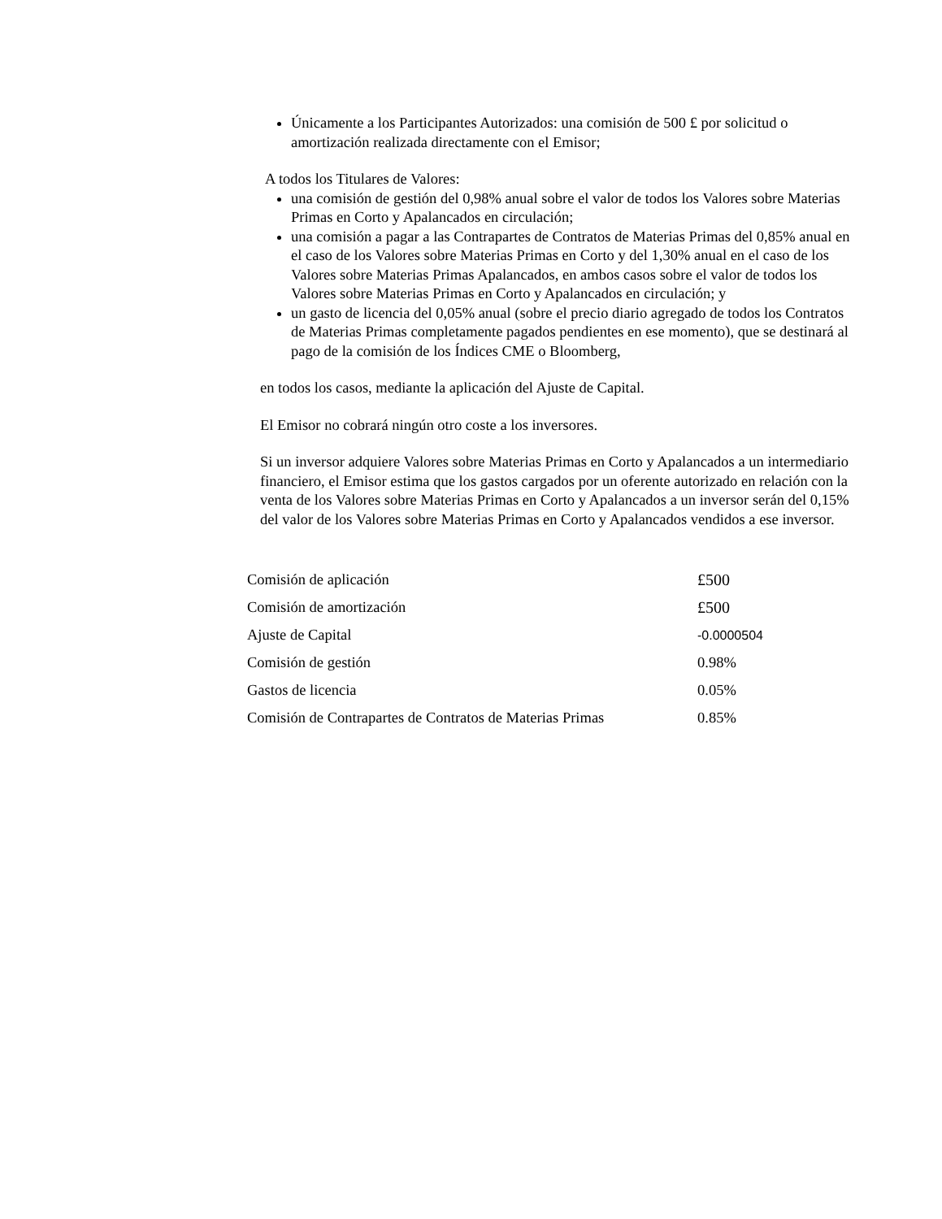Únicamente a los Participantes Autorizados: una comisión de 500 £ por solicitud o amortización realizada directamente con el Emisor;
A todos los Titulares de Valores:
una comisión de gestión del 0,98% anual sobre el valor de todos los Valores sobre Materias Primas en Corto y Apalancados en circulación;
una comisión a pagar a las Contrapartes de Contratos de Materias Primas del 0,85% anual en el caso de los Valores sobre Materias Primas en Corto y del 1,30% anual en el caso de los Valores sobre Materias Primas Apalancados, en ambos casos sobre el valor de todos los Valores sobre Materias Primas en Corto y Apalancados en circulación; y
un gasto de licencia del 0,05% anual (sobre el precio diario agregado de todos los Contratos de Materias Primas completamente pagados pendientes en ese momento), que se destinará al pago de la comisión de los Índices CME o Bloomberg,
en todos los casos, mediante la aplicación del Ajuste de Capital.
El Emisor no cobrará ningún otro coste a los inversores.
Si un inversor adquiere Valores sobre Materias Primas en Corto y Apalancados a un intermediario financiero, el Emisor estima que los gastos cargados por un oferente autorizado en relación con la venta de los Valores sobre Materias Primas en Corto y Apalancados a un inversor serán del 0,15% del valor de los Valores sobre Materias Primas en Corto y Apalancados vendidos a ese inversor.
| Comisión de aplicación | £500 |
| Comisión de amortización | £500 |
| Ajuste de Capital | -0.0000504 |
| Comisión de gestión | 0.98% |
| Gastos de licencia | 0.05% |
| Comisión de Contrapartes de Contratos de Materias Primas | 0.85% |